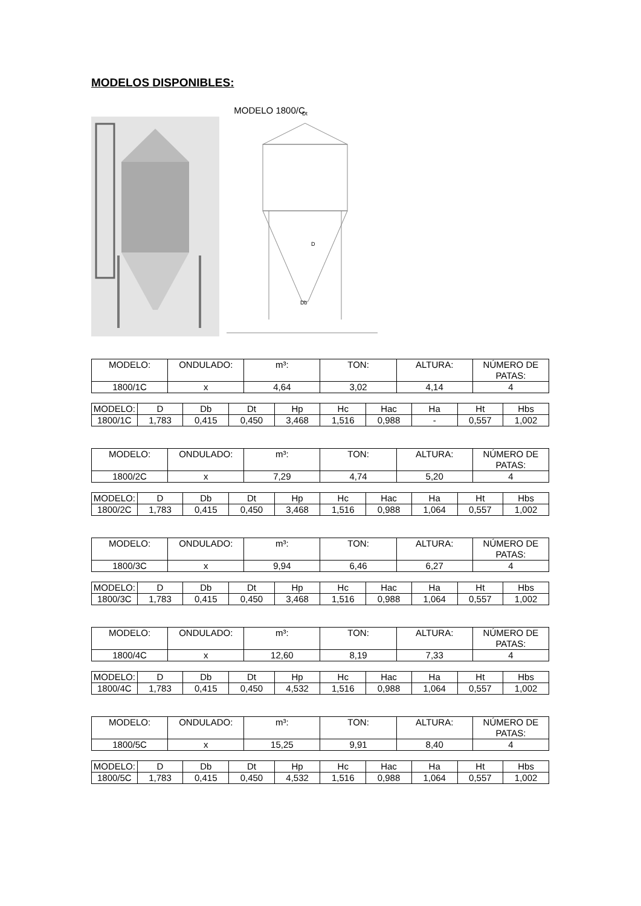MODELOS DISPONIBLES:
MODELO 1800/C
Dt
D
Db
| MODELO: | ONDULADO: | m³: | TON: | ALTURA: | NÚMERO DE PATAS: |
| 1800/1C | x | 4,64 | 3,02 | 4,14 | 4 |
| MODELO: | D | Db | Dt | Hp | Hc | Hac | Ha | Ht | Hbs |
| 1800/1C | 1,783 | 0,415 | 0,450 | 3,468 | 1,516 | 0,988 | - | 0,557 | 1,002 |
| MODELO: | ONDULADO: | m³: | TON: | ALTURA: | NÚMERO DE PATAS: |
| 1800/2C | x | 7,29 | 4,74 | 5,20 | 4 |
| MODELO: | D | Db | Dt | Hp | Hc | Hac | Ha | Ht | Hbs |
| 1800/2C | 1,783 | 0,415 | 0,450 | 3,468 | 1,516 | 0,988 | 1,064 | 0,557 | 1,002 |
| MODELO: | ONDULADO: | m³: | TON: | ALTURA: | NÚMERO DE PATAS: |
| 1800/3C | x | 9,94 | 6,46 | 6,27 | 4 |
| MODELO: | D | Db | Dt | Hp | Hc | Hac | Ha | Ht | Hbs |
| 1800/3C | 1,783 | 0,415 | 0,450 | 3,468 | 1,516 | 0,988 | 1,064 | 0,557 | 1,002 |
| MODELO: | ONDULADO: | m³: | TON: | ALTURA: | NÚMERO DE PATAS: |
| 1800/4C | x | 12,60 | 8,19 | 7,33 | 4 |
| MODELO: | D | Db | Dt | Hp | Hc | Hac | Ha | Ht | Hbs |
| 1800/4C | 1,783 | 0,415 | 0,450 | 4,532 | 1,516 | 0,988 | 1,064 | 0,557 | 1,002 |
| MODELO: | ONDULADO: | m³: | TON: | ALTURA: | NÚMERO DE PATAS: |
| 1800/5C | x | 15,25 | 9,91 | 8,40 | 4 |
| MODELO: | D | Db | Dt | Hp | Hc | Hac | Ha | Ht | Hbs |
| 1800/5C | 1,783 | 0,415 | 0,450 | 4,532 | 1,516 | 0,988 | 1,064 | 0,557 | 1,002 |